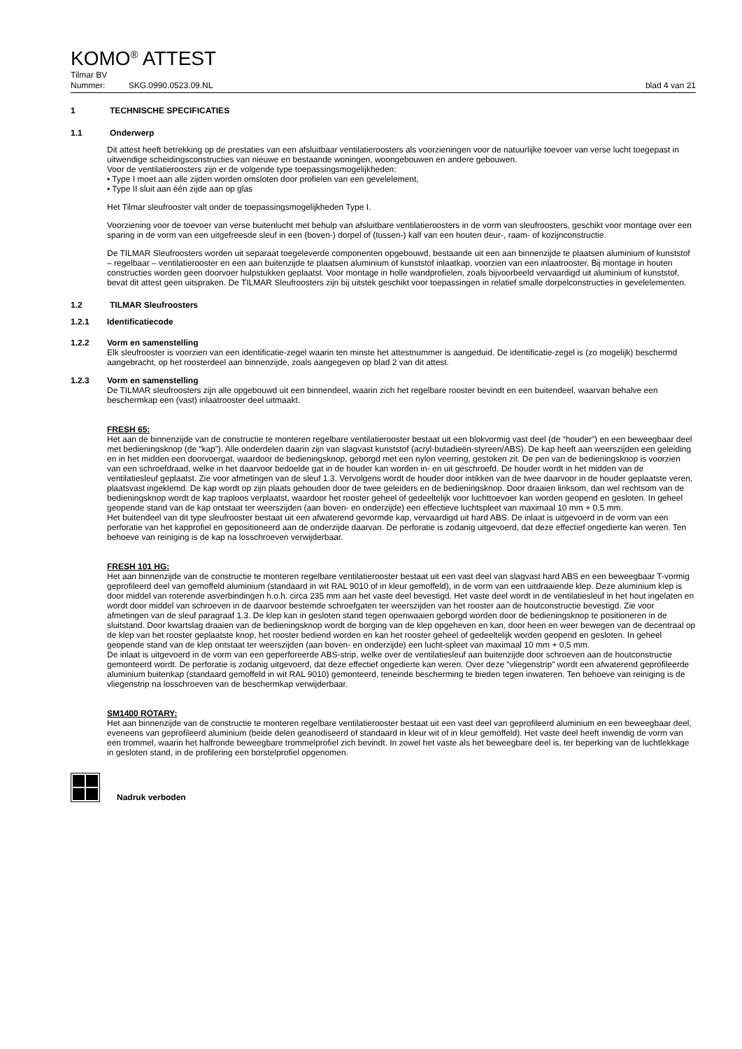KOMO<sup>®</sup> ATTEST
Tilmar BV
Nummer: SKG.0990.0523.09.NL blad 4 van 21
1 TECHNISCHE SPECIFICATIES
1.1 Onderwerp
Dit attest heeft betrekking op de prestaties van een afsluitbaar ventilatieroosters als voorzieningen voor de natuurlijke toevoer van verse lucht toegepast in uitwendige scheidingsconstructies van nieuwe en bestaande woningen, woongebouwen en andere gebouwen.
Voor de ventilatieroosters zijn er de volgende type toepassingsmogelijkheden:
• Type I moet aan alle zijden worden omsloten door profielen van een gevelelement,
• Type II sluit aan één zijde aan op glas
Het Tilmar sleufrooster valt onder de toepassingsmogelijkheden Type I.
Voorziening voor de toevoer van verse buitenlucht met behulp van afsluitbare ventilatieroosters in de vorm van sleufroosters, geschikt voor montage over een sparing in de vorm van een uitgefreesde sleuf in een (boven-) dorpel of (tussen-) kalf van een houten deur-, raam- of kozijnconstructie.
De TILMAR Sleufroosters worden uit separaat toegeleverde componenten opgebouwd, bestaande uit een aan binnenzijde te plaatsen aluminium of kunststof – regelbaar – ventilatierooster en een aan buitenzijde te plaatsen aluminium of kunststof inlaatkap, voorzien van een inlaatrooster. Bij montage in houten constructies worden geen doorvoer hulpstukken geplaatst. Voor montage in holle wandprofielen, zoals bijvoorbeeld vervaardigd uit aluminium of kunststof, bevat dit attest geen uitspraken. De TILMAR Sleufroosters zijn bij uitstek geschikt voor toepassingen in relatief smalle dorpelconstructies in gevelelementen.
1.2 TILMAR Sleufroosters
1.2.1 Identificatiecode
1.2.2 Vorm en samenstelling
Elk sleufrooster is voorzien van een identificatie-zegel waarin ten minste het attestnummer is aangeduid. De identificatie-zegel is (zo mogelijk) beschermd aangebracht, op het roosterdeel aan binnenzijde, zoals aangegeven op blad 2 van dit attest.
1.2.3 Vorm en samenstelling
De TILMAR sleufroosters zijn alle opgebouwd uit een binnendeel, waarin zich het regelbare rooster bevindt en een buitendeel, waarvan behalve een beschermkap een (vast) inlaatrooster deel uitmaakt.
FRESH 65:
Het aan de binnenzijde van de constructie te monteren regelbare ventilatierooster bestaat uit een blokvormig vast deel (de “houder”) en een beweegbaar deel met bedieningsknop (de “kap”). Alle onderdelen daarin zijn van slagvast kunststof (acryl-butadieën-styreen/ABS). De kap heeft aan weerszijden een geleiding en in het midden een doorvoergat, waardoor de bedieningsknop, geborgd met een nylon veerring, gestoken zit. De pen van de bedieningsknop is voorzien van een schroefdraad, welke in het daarvoor bedoelde gat in de houder kan worden in- en uit geschroefd. De houder wordt in het midden van de ventilatiesleuf geplaatst. Zie voor afmetingen van de sleuf 1.3. Vervolgens wordt de houder door intikken van de twee daarvoor in de houder geplaatste veren, plaatsvast ingeklemd. De kap wordt op zijn plaats gehouden door de twee geleiders en de bedieningsknop. Door draaien linksom, dan wel rechtsom van de bedieningsknop wordt de kap traploos verplaatst, waardoor het rooster geheel of gedeeltelijk voor luchttoevoer kan worden geopend en gesloten. In geheel geopende stand van de kap ontstaat ter weerszijden (aan boven- en onderzijde) een effectieve luchtspleet van maximaal 10 mm + 0,5 mm.
Het buitendeel van dit type sleufrooster bestaat uit een afwaterend gevormde kap, vervaardigd uit hard ABS. De inlaat is uitgevoerd in de vorm van een perforatie van het kapprofiel en gepositioneerd aan de onderzijde daarvan. De perforatie is zodanig uitgevoerd, dat deze effectief ongedierte kan weren. Ten behoeve van reiniging is de kap na losschroeven verwijderbaar.
FRESH 101 HG:
Het aan binnenzijde van de constructie te monteren regelbare ventilatierooster bestaat uit een vast deel van slagvast hard ABS en een beweegbaar T-vormig geprofileerd deel van gemoffeld aluminium (standaard in wit RAL 9010 of in kleur gemoffeld), in de vorm van een uitdraaiende klep. Deze aluminium klep is door middel van roterende asverbindingen h.o.h. circa 235 mm aan het vaste deel bevestigd. Het vaste deel wordt in de ventilatiesleuf in het hout ingelaten en wordt door middel van schroeven in de daarvoor bestemde schroefgaten ter weerszijden van het rooster aan de houtconstructie bevestigd. Zie voor afmetingen van de sleuf paragraaf 1.3. De klep kan in gesloten stand tegen openwaaien geborgd worden door de bedieningsknop te positioneren in de sluitstand. Door kwartslag draaien van de bedieningsknop wordt de borging van de klep opgeheven en kan, door heen en weer bewegen van de decentraal op de klep van het rooster geplaatste knop, het rooster bediend worden en kan het rooster geheel of gedeeltelijk worden geopend en gesloten. In geheel geopende stand van de klep ontstaat ter weerszijden (aan boven- en onderzijde) een lucht-spleet van maximaal 10 mm + 0,5 mm.
De inlaat is uitgevoerd in de vorm van een geperforeerde ABS-strip, welke over de ventilatiesleuf aan buitenzijde door schroeven aan de houtconstructie gemonteerd wordt. De perforatie is zodanig uitgevoerd, dat deze effectief ongedierte kan weren. Over deze “vliegenstrip” wordt een afwaterend geprofileerde aluminium buitenkap (standaard gemoffeld in wit RAL 9010) gemonteerd, teneinde bescherming te bieden tegen inwateren. Ten behoeve van reiniging is de vliegenstrip na losschroeven van de beschermkap verwijderbaar.
SM1400 ROTARY:
Het aan binnenzijde van de constructie te monteren regelbare ventilatierooster bestaat uit een vast deel van geprofileerd aluminium en een beweegbaar deel, eveneens van geprofileerd aluminium (beide delen geanodiseerd of standaard in kleur wit of in kleur gemoffeld). Het vaste deel heeft inwendig de vorm van een trommel, waarin het halfronde beweegbare trommelprofiel zich bevindt. In zowel het vaste als het beweegbare deel is, ter beperking van de luchtlekkage in gesloten stand, in de profilering een borstelprofiel opgenomen.
Nadruk verboden